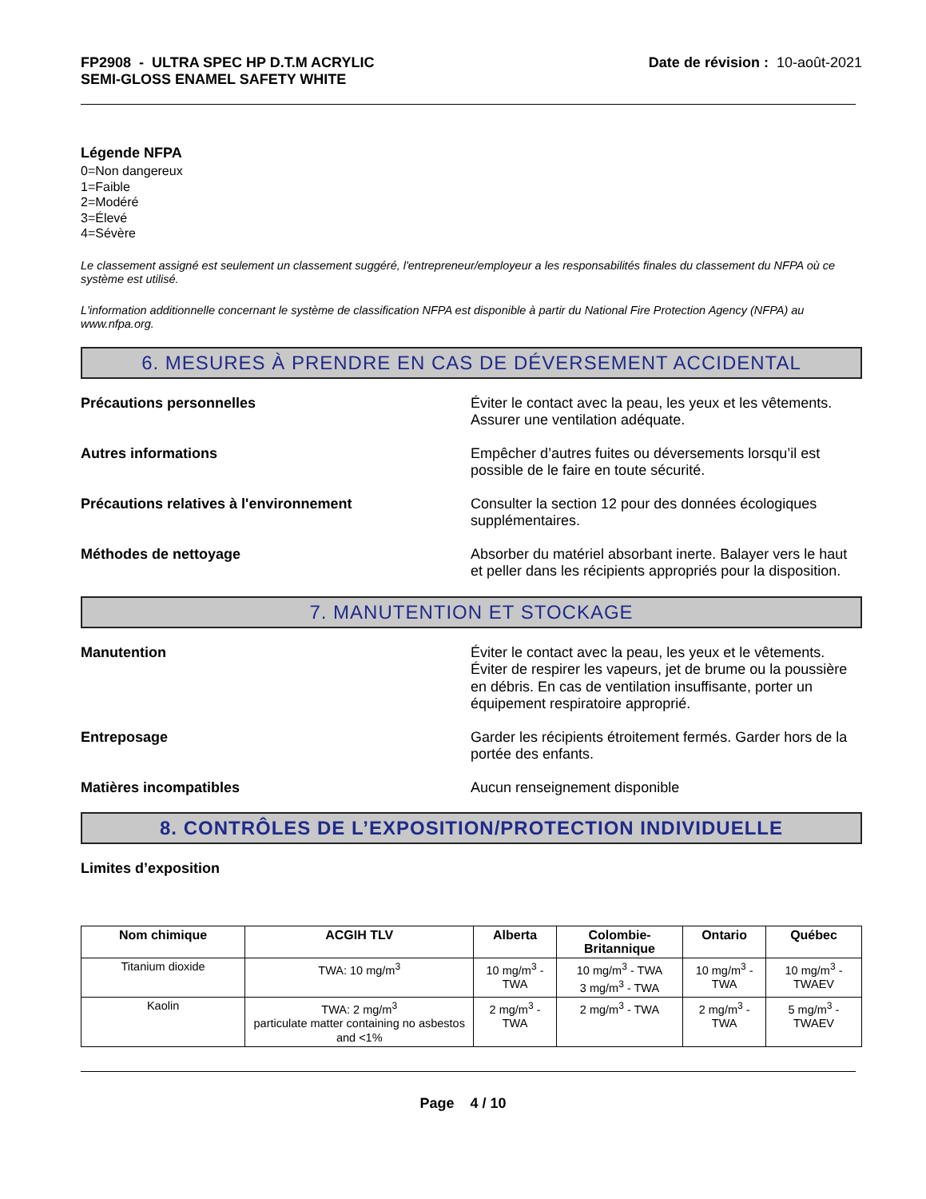FP2908 - ULTRA SPEC HP D.T.M ACRYLIC
SEMI-GLOSS ENAMEL SAFETY WHITE
Date de révision : 10-août-2021
Légende NFPA
0=Non dangereux
1=Faible
2=Modéré
3=Élevé
4=Sévère
Le classement assigné est seulement un classement suggéré, l'entrepreneur/employeur a les responsabilités finales du classement du NFPA où ce système est utilisé.
L'information additionnelle concernant le système de classification NFPA est disponible à partir du National Fire Protection Agency (NFPA) au www.nfpa.org.
6. MESURES À PRENDRE EN CAS DE DÉVERSEMENT ACCIDENTAL
Précautions personnelles Éviter le contact avec la peau, les yeux et les vêtements. Assurer une ventilation adéquate.
Autres informations Empêcher d’autres fuites ou déversements lorsqu’il est possible de le faire en toute sécurité.
Précautions relatives à l'environnement Consulter la section 12 pour des données écologiques supplémentaires.
Méthodes de nettoyage Absorber du matériel absorbant inerte. Balayer vers le haut et peller dans les récipients appropriés pour la disposition.
7. MANUTENTION ET STOCKAGE
Manutention Éviter le contact avec la peau, les yeux et le vêtements. Éviter de respirer les vapeurs, jet de brume ou la poussière en débris. En cas de ventilation insuffisante, porter un équipement respiratoire approprié.
Entreposage Garder les récipients étroitement fermés. Garder hors de la portée des enfants.
Matières incompatibles Aucun renseignement disponible
8. CONTRÔLES DE L’EXPOSITION/PROTECTION INDIVIDUELLE
Limites d’exposition
| Nom chimique | ACGIH TLV | Alberta | Colombie-Britannique | Ontario | Québec |
| --- | --- | --- | --- | --- | --- |
| Titanium dioxide | TWA: 10 mg/m<sup>3</sup> | 10 mg/m<sup>3</sup> - TWA | 10 mg/m<sup>3</sup> - TWA 3 mg/m<sup>3</sup> - TWA | 10 mg/m<sup>3</sup> - TWA | 10 mg/m<sup>3</sup> - TWAEV |
| Kaolin | TWA: 2 mg/m<sup>3</sup> particulate matter containing no asbestos and <1% | 2 mg/m<sup>3</sup> - TWA | 2 mg/m<sup>3</sup> - TWA | 2 mg/m<sup>3</sup> - TWA | 5 mg/m<sup>3</sup> - TWAEV |
Page 4 / 10